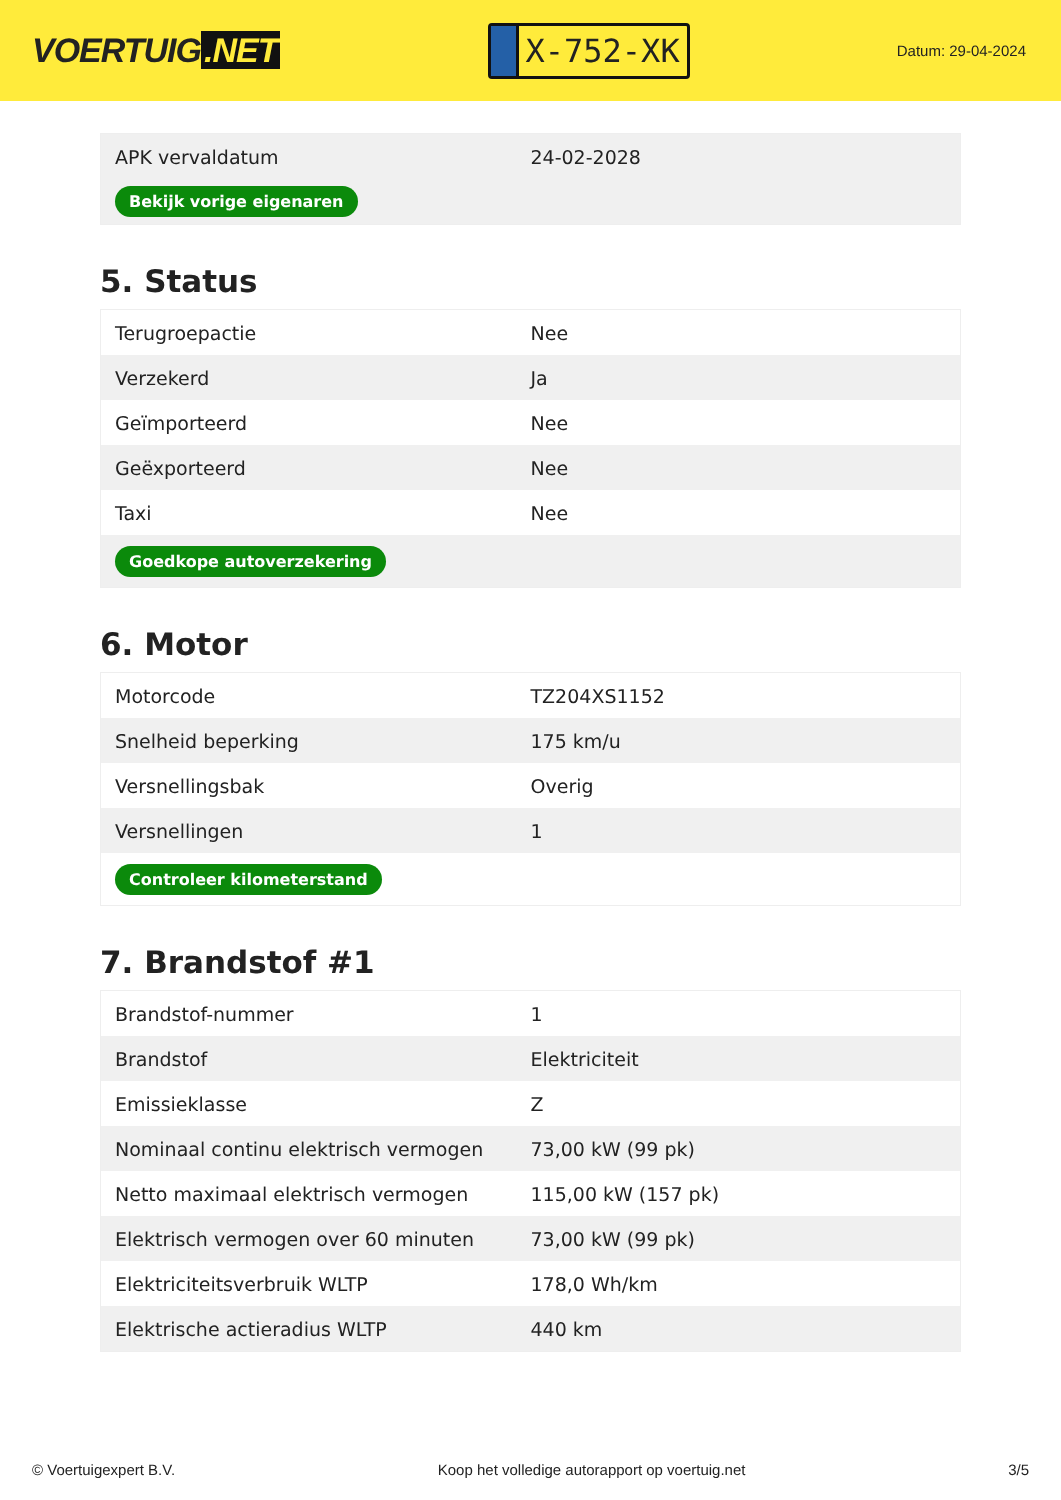VOERTUIG.NET
X-752-XK
Datum: 29-04-2024
| APK vervaldatum | 24-02-2028 |
| Bekijk vorige eigenaren | |
5. Status
| Terugroepactie | Nee |
| Verzekerd | Ja |
| Geïmporteerd | Nee |
| Geëxporteerd | Nee |
| Taxi | Nee |
| Goedkope autoverzekering | |
6. Motor
| Motorcode | TZ204XS1152 |
| Snelheid beperking | 175 km/u |
| Versnellingsbak | Overig |
| Versnellingen | 1 |
| Controleer kilometerstand | |
7. Brandstof #1
| Brandstof-nummer | 1 |
| Brandstof | Elektriciteit |
| Emissieklasse | Z |
| Nominaal continu elektrisch vermogen | 73,00 kW (99 pk) |
| Netto maximaal elektrisch vermogen | 115,00 kW (157 pk) |
| Elektrisch vermogen over 60 minuten | 73,00 kW (99 pk) |
| Elektriciteitsverbruik WLTP | 178,0 Wh/km |
| Elektrische actieradius WLTP | 440 km |
© Voertuigexpert B.V. Koop het volledige autorapport op voertuig.net 3/5